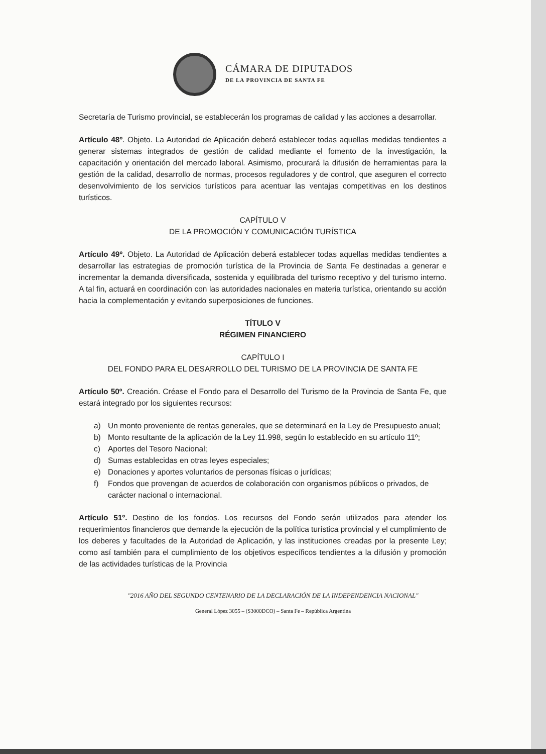CÁMARA DE DIPUTADOS
DE LA PROVINCIA DE SANTA FE
Secretaría de Turismo provincial, se establecerán los programas de calidad y las acciones a desarrollar.
Artículo 48º. Objeto. La Autoridad de Aplicación deberá establecer todas aquellas medidas tendientes a generar sistemas integrados de gestión de calidad mediante el fomento de la investigación, la capacitación y orientación del mercado laboral. Asimismo, procurará la difusión de herramientas para la gestión de la calidad, desarrollo de normas, procesos reguladores y de control, que aseguren el correcto desenvolvimiento de los servicios turísticos para acentuar las ventajas competitivas en los destinos turísticos.
CAPÍTULO V
DE LA PROMOCIÓN Y COMUNICACIÓN TURÍSTICA
Artículo 49º. Objeto. La Autoridad de Aplicación deberá establecer todas aquellas medidas tendientes a desarrollar las estrategias de promoción turística de la Provincia de Santa Fe destinadas a generar e incrementar la demanda diversificada, sostenida y equilibrada del turismo receptivo y del turismo interno. A tal fin, actuará en coordinación con las autoridades nacionales en materia turística, orientando su acción hacia la complementación y evitando superposiciones de funciones.
TÍTULO V
RÉGIMEN FINANCIERO
CAPÍTULO I
DEL FONDO PARA EL DESARROLLO DEL TURISMO DE LA PROVINCIA DE SANTA FE
Artículo 50º. Creación. Créase el Fondo para el Desarrollo del Turismo de la Provincia de Santa Fe, que estará integrado por los siguientes recursos:
a) Un monto proveniente de rentas generales, que se determinará en la Ley de Presupuesto anual;
b) Monto resultante de la aplicación de la Ley 11.998, según lo establecido en su artículo 11º;
c) Aportes del Tesoro Nacional;
d) Sumas establecidas en otras leyes especiales;
e) Donaciones y aportes voluntarios de personas físicas o jurídicas;
f) Fondos que provengan de acuerdos de colaboración con organismos públicos o privados, de carácter nacional o internacional.
Artículo 51º. Destino de los fondos. Los recursos del Fondo serán utilizados para atender los requerimientos financieros que demande la ejecución de la política turística provincial y el cumplimiento de los deberes y facultades de la Autoridad de Aplicación, y las instituciones creadas por la presente Ley; como así también para el cumplimiento de los objetivos específicos tendientes a la difusión y promoción de las actividades turísticas de la Provincia
"2016 AÑO DEL SEGUNDO CENTENARIO DE LA DECLARACIÓN DE LA INDEPENDENCIA NACIONAL"
General López 3055 – (S3000DCO) – Santa Fe – República Argentina